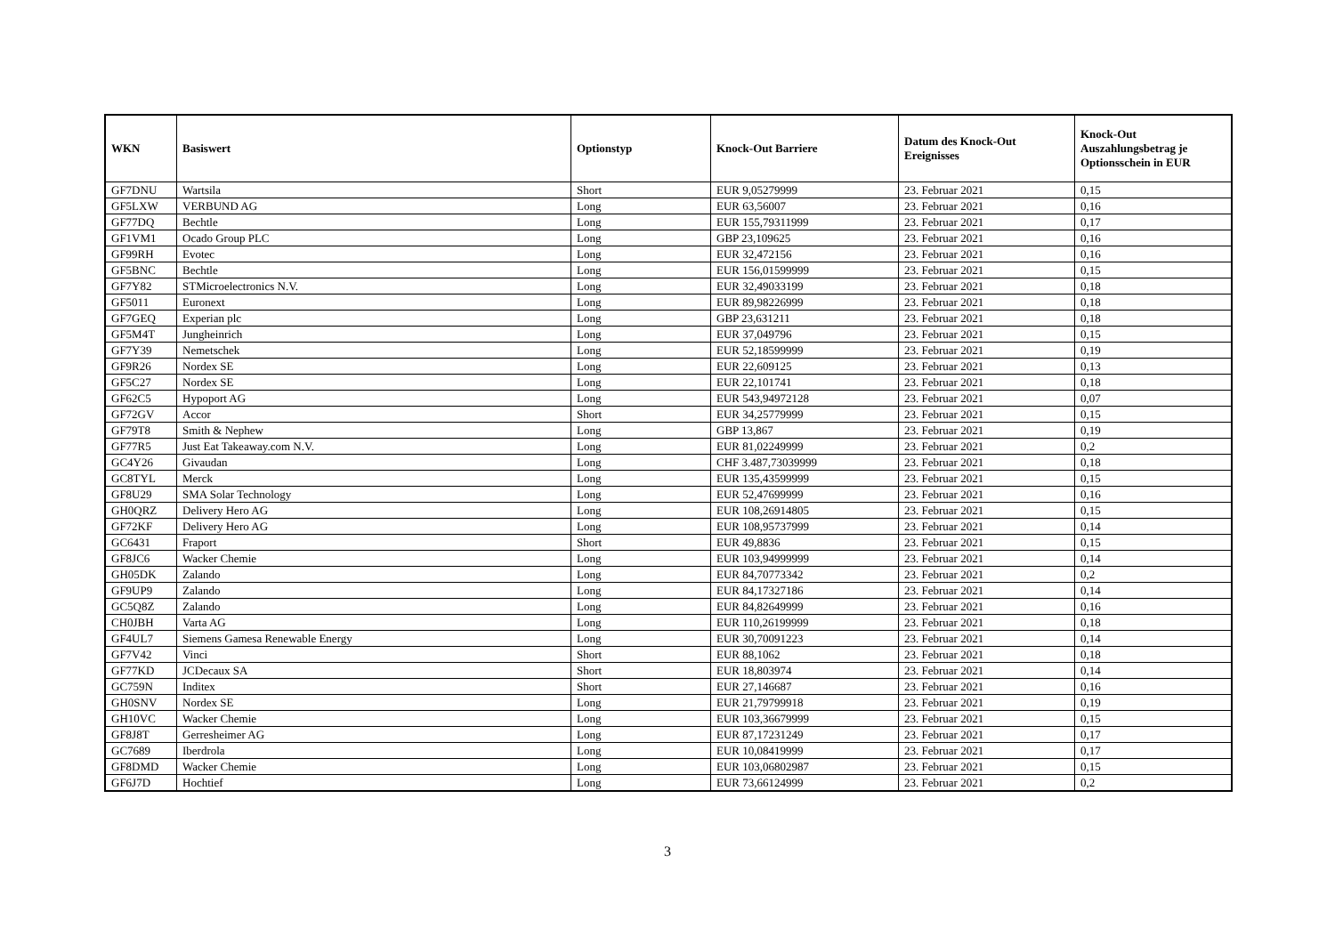| WKN | Basiswert | Optionstyp | Knock-Out Barriere | Datum des Knock-Out Ereignisses | Knock-Out Auszahlungsbetrag je Optionsschein in EUR |
| --- | --- | --- | --- | --- | --- |
| GF7DNU | Wartsila | Short | EUR 9,05279999 | 23. Februar 2021 | 0,15 |
| GF5LXW | VERBUND AG | Long | EUR 63,56007 | 23. Februar 2021 | 0,16 |
| GF77DQ | Bechtle | Long | EUR 155,79311999 | 23. Februar 2021 | 0,17 |
| GF1VM1 | Ocado Group PLC | Long | GBP 23,109625 | 23. Februar 2021 | 0,16 |
| GF99RH | Evotec | Long | EUR 32,472156 | 23. Februar 2021 | 0,16 |
| GF5BNC | Bechtle | Long | EUR 156,01599999 | 23. Februar 2021 | 0,15 |
| GF7Y82 | STMicroelectronics N.V. | Long | EUR 32,49033199 | 23. Februar 2021 | 0,18 |
| GF5011 | Euronext | Long | EUR 89,98226999 | 23. Februar 2021 | 0,18 |
| GF7GEQ | Experian plc | Long | GBP 23,631211 | 23. Februar 2021 | 0,18 |
| GF5M4T | Jungheinrich | Long | EUR 37,049796 | 23. Februar 2021 | 0,15 |
| GF7Y39 | Nemetschek | Long | EUR 52,18599999 | 23. Februar 2021 | 0,19 |
| GF9R26 | Nordex SE | Long | EUR 22,609125 | 23. Februar 2021 | 0,13 |
| GF5C27 | Nordex SE | Long | EUR 22,101741 | 23. Februar 2021 | 0,18 |
| GF62C5 | Hypoport AG | Long | EUR 543,94972128 | 23. Februar 2021 | 0,07 |
| GF72GV | Accor | Short | EUR 34,25779999 | 23. Februar 2021 | 0,15 |
| GF79T8 | Smith & Nephew | Long | GBP 13,867 | 23. Februar 2021 | 0,19 |
| GF77R5 | Just Eat Takeaway.com N.V. | Long | EUR 81,02249999 | 23. Februar 2021 | 0,2 |
| GC4Y26 | Givaudan | Long | CHF 3.487,73039999 | 23. Februar 2021 | 0,18 |
| GC8TYL | Merck | Long | EUR 135,43599999 | 23. Februar 2021 | 0,15 |
| GF8U29 | SMA Solar Technology | Long | EUR 52,47699999 | 23. Februar 2021 | 0,16 |
| GH0QRZ | Delivery Hero AG | Long | EUR 108,26914805 | 23. Februar 2021 | 0,15 |
| GF72KF | Delivery Hero AG | Long | EUR 108,95737999 | 23. Februar 2021 | 0,14 |
| GC6431 | Fraport | Short | EUR 49,8836 | 23. Februar 2021 | 0,15 |
| GF8JC6 | Wacker Chemie | Long | EUR 103,94999999 | 23. Februar 2021 | 0,14 |
| GH05DK | Zalando | Long | EUR 84,70773342 | 23. Februar 2021 | 0,2 |
| GF9UP9 | Zalando | Long | EUR 84,17327186 | 23. Februar 2021 | 0,14 |
| GC5Q8Z | Zalando | Long | EUR 84,82649999 | 23. Februar 2021 | 0,16 |
| CH0JBH | Varta AG | Long | EUR 110,26199999 | 23. Februar 2021 | 0,18 |
| GF4UL7 | Siemens Gamesa Renewable Energy | Long | EUR 30,70091223 | 23. Februar 2021 | 0,14 |
| GF7V42 | Vinci | Short | EUR 88,1062 | 23. Februar 2021 | 0,18 |
| GF77KD | JCDecaux SA | Short | EUR 18,803974 | 23. Februar 2021 | 0,14 |
| GC759N | Inditex | Short | EUR 27,146687 | 23. Februar 2021 | 0,16 |
| GH0SNV | Nordex SE | Long | EUR 21,79799918 | 23. Februar 2021 | 0,19 |
| GH10VC | Wacker Chemie | Long | EUR 103,36679999 | 23. Februar 2021 | 0,15 |
| GF8J8T | Gerresheimer AG | Long | EUR 87,17231249 | 23. Februar 2021 | 0,17 |
| GC7689 | Iberdrola | Long | EUR 10,08419999 | 23. Februar 2021 | 0,17 |
| GF8DMD | Wacker Chemie | Long | EUR 103,06802987 | 23. Februar 2021 | 0,15 |
| GF6J7D | Hochtief | Long | EUR 73,66124999 | 23. Februar 2021 | 0,2 |
3